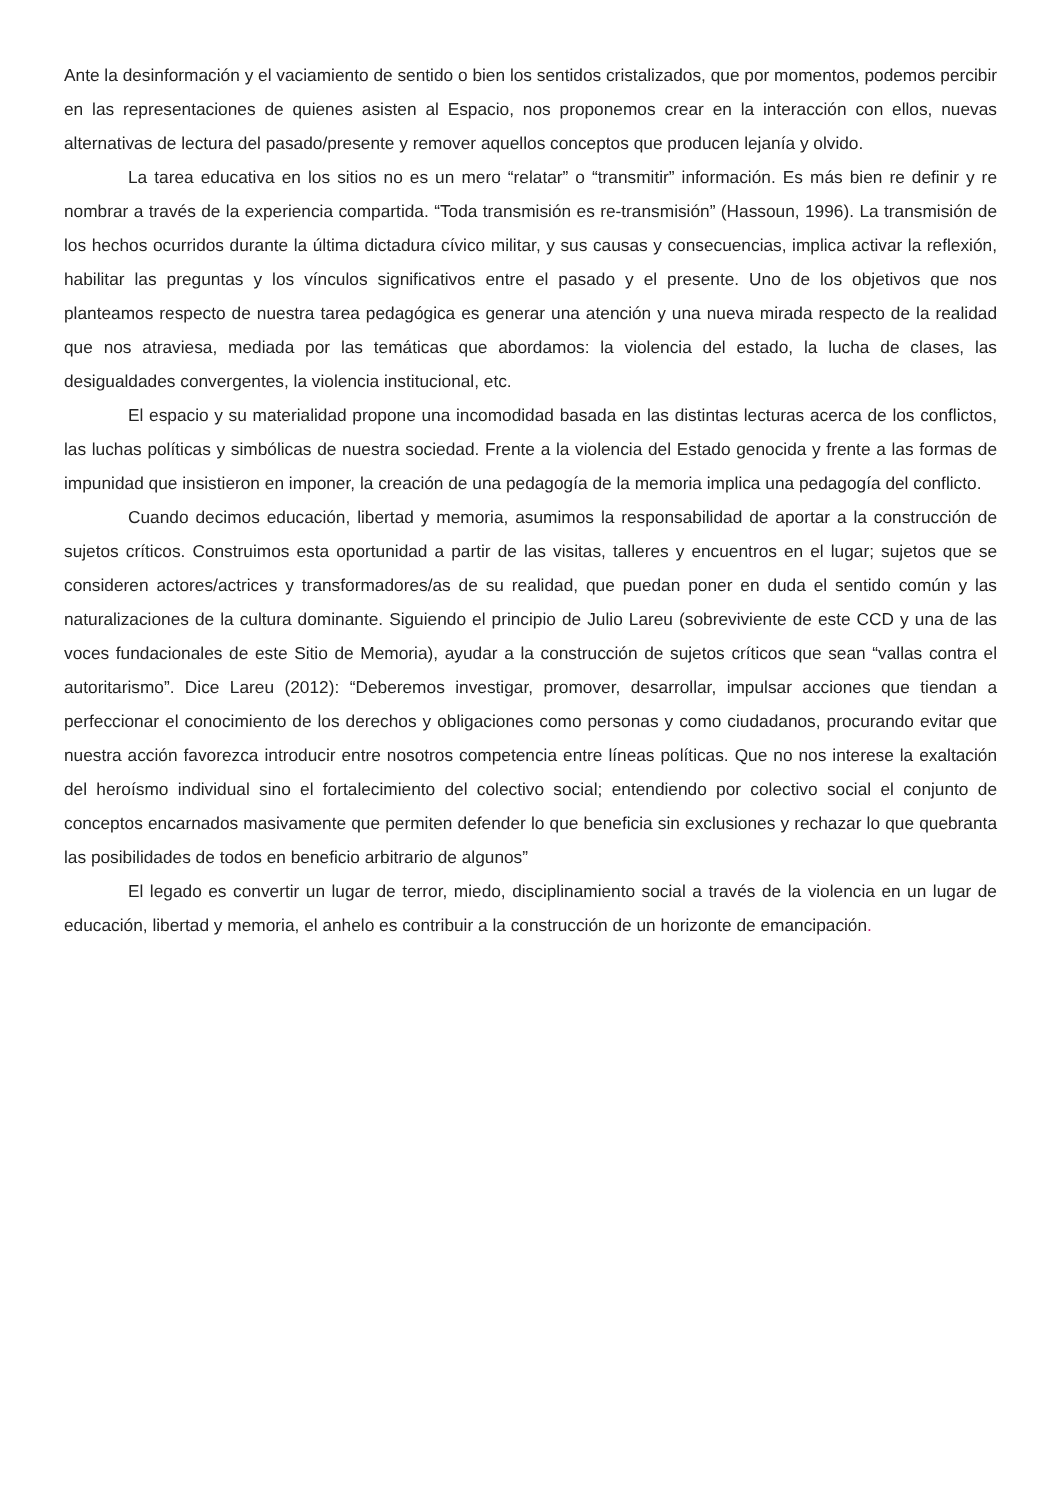Ante la desinformación y el vaciamiento de sentido o bien los sentidos cristalizados, que por momentos, podemos percibir en las representaciones de quienes asisten al Espacio, nos proponemos crear en la interacción con ellos, nuevas alternativas de lectura del pasado/presente y remover aquellos conceptos que producen lejanía y olvido.
La tarea educativa en los sitios no es un mero “relatar” o “transmitir” información. Es más bien re definir y re nombrar a través de la experiencia compartida. “Toda transmisión es re-transmisión” (Hassoun, 1996). La transmisión de los hechos ocurridos durante la última dictadura cívico militar, y sus causas y consecuencias, implica activar la reflexión, habilitar las preguntas y los vínculos significativos entre el pasado y el presente. Uno de los objetivos que nos planteamos respecto de nuestra tarea pedagógica es generar una atención y una nueva mirada respecto de la realidad que nos atraviesa, mediada por las temáticas que abordamos: la violencia del estado, la lucha de clases, las desigualdades convergentes, la violencia institucional, etc.
El espacio y su materialidad propone una incomodidad basada en las distintas lecturas acerca de los conflictos, las luchas políticas y simbólicas de nuestra sociedad. Frente a la violencia del Estado genocida y frente a las formas de impunidad que insistieron en imponer, la creación de una pedagogía de la memoria implica una pedagogía del conflicto.
Cuando decimos educación, libertad y memoria, asumimos la responsabilidad de aportar a la construcción de sujetos críticos. Construimos esta oportunidad a partir de las visitas, talleres y encuentros en el lugar; sujetos que se consideren actores/actrices y transformadores/as de su realidad, que puedan poner en duda el sentido común y las naturalizaciones de la cultura dominante. Siguiendo el principio de Julio Lareu (sobreviviente de este CCD y una de las voces fundacionales de este Sitio de Memoria), ayudar a la construcción de sujetos críticos que sean “vallas contra el autoritarismo”. Dice Lareu (2012): “Deberemos investigar, promover, desarrollar, impulsar acciones que tiendan a perfeccionar el conocimiento de los derechos y obligaciones como personas y como ciudadanos, procurando evitar que nuestra acción favorezca introducir entre nosotros competencia entre líneas políticas. Que no nos interese la exaltación del heroísmo individual sino el fortalecimiento del colectivo social; entendiendo por colectivo social el conjunto de conceptos encarnados masivamente que permiten defender lo que beneficia sin exclusiones y rechazar lo que quebranta las posibilidades de todos en beneficio arbitrario de algunos”
El legado es convertir un lugar de terror, miedo, disciplinamiento social a través de la violencia en un lugar de educación, libertad y memoria, el anhelo es contribuir a la construcción de un horizonte de emancipación.